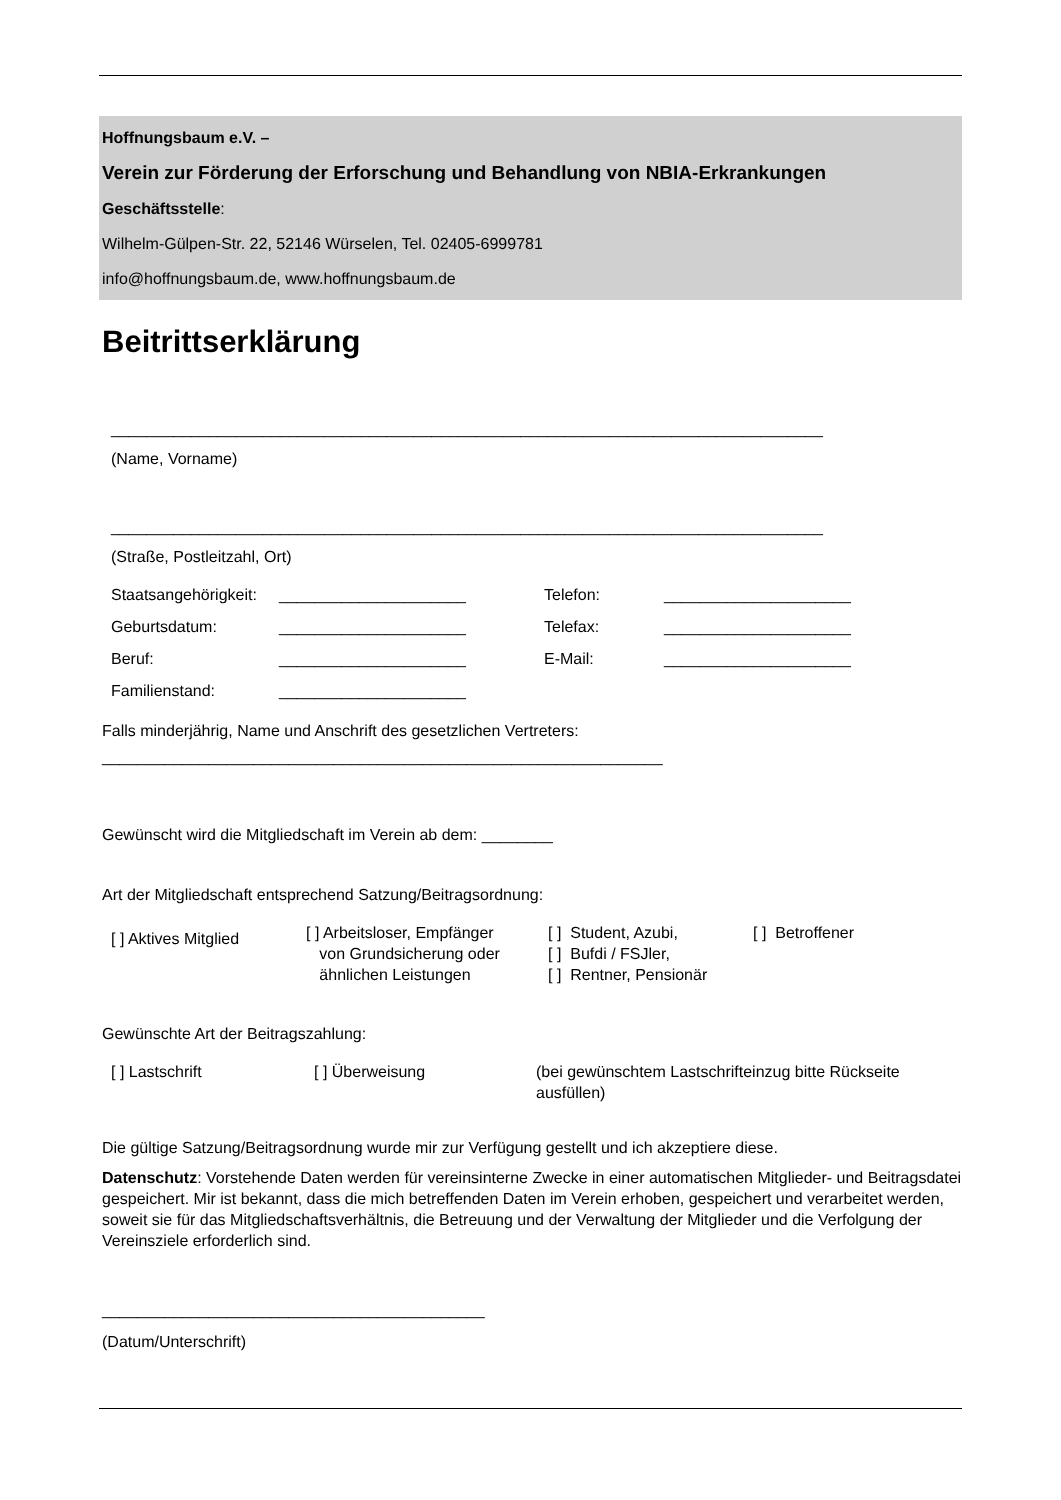Hoffnungsbaum e.V. –
Verein zur Förderung der Erforschung und Behandlung von NBIA-Erkrankungen
Geschäftsstelle:
Wilhelm-Gülpen-Str. 22, 52146 Würselen, Tel. 02405-6999781
info@hoffnungsbaum.de, www.hoffnungsbaum.de
Beitrittserklärung
________________________________________________________________________________
(Name, Vorname)
________________________________________________________________________________
(Straße, Postleitzahl, Ort)
Staatsangehörigkeit:
_____________________
Telefon:
_____________________
Geburtsdatum:
_____________________
Telefax:
_____________________
Beruf:
_____________________
E-Mail:
_____________________
Familienstand:
_____________________
Falls minderjährig, Name und Anschrift des gesetzlichen Vertreters:
_______________________________________________________________
Gewünscht wird die Mitgliedschaft im Verein ab dem: ________
Art der Mitgliedschaft entsprechend Satzung/Beitragsordnung:
[ ] Aktives Mitglied
[ ] Arbeitsloser, Empfänger
von Grundsicherung oder
ähnlichen Leistungen
[ ] Student, Azubi,
[ ] Bufdi / FSJler,
[ ] Rentner, Pensionär
[ ] Betroffener
Gewünschte Art der Beitragszahlung:
[ ] Lastschrift
[ ] Überweisung
(bei gewünschtem Lastschrifteinzug bitte Rückseite ausfüllen)
Die gültige Satzung/Beitragsordnung wurde mir zur Verfügung gestellt und ich akzeptiere diese.
Datenschutz: Vorstehende Daten werden für vereinsinterne Zwecke in einer automatischen Mitglieder- und Beitragsdatei gespeichert. Mir ist bekannt, dass die mich betreffenden Daten im Verein erhoben, gespeichert und verarbeitet werden, soweit sie für das Mitgliedschaftsverhältnis, die Betreuung und der Verwaltung der Mitglieder und die Verfolgung der Vereinsziele erforderlich sind.
___________________________________________
(Datum/Unterschrift)